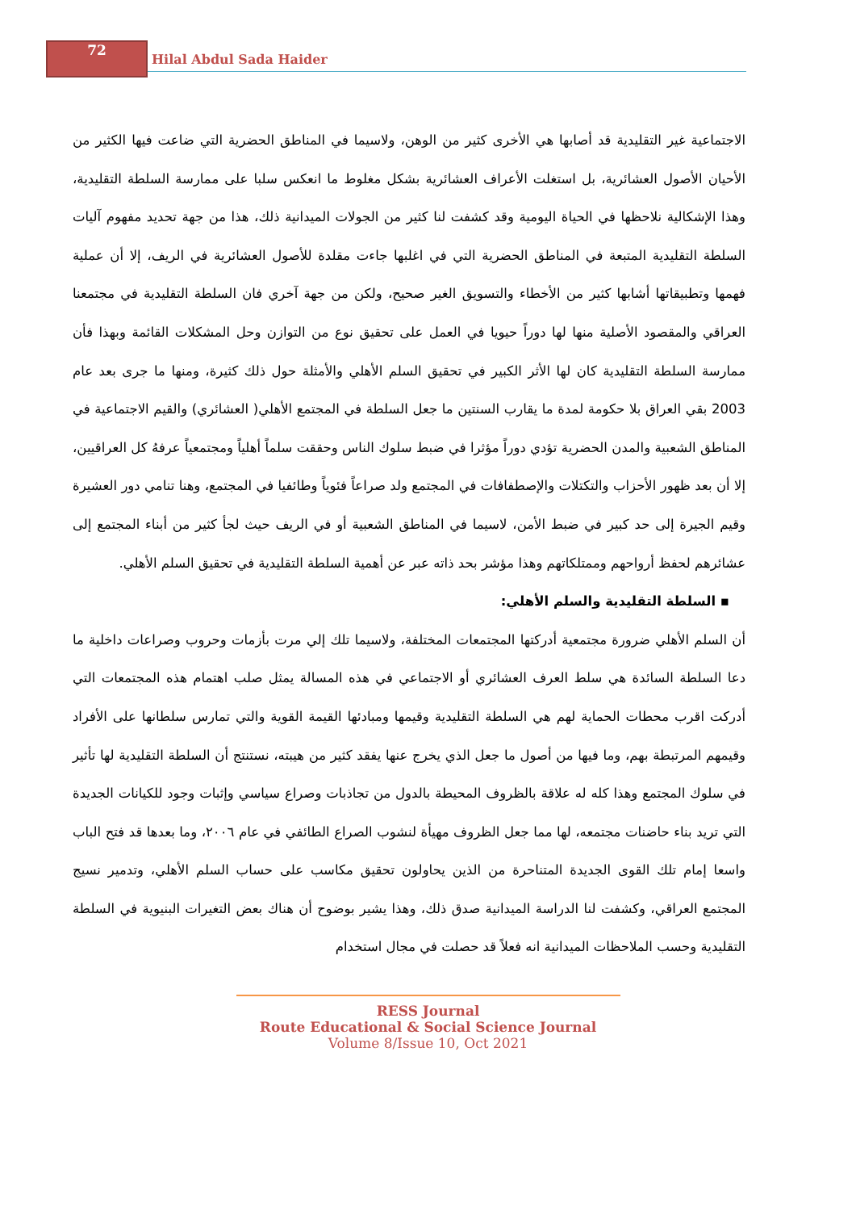72
Hilal Abdul Sada Haider
الاجتماعية غير التقليدية قد أصابها هي الأخرى كثير من الوهن، ولاسيما في المناطق الحضرية التي ضاعت فيها الكثير من الأحيان الأصول العشائرية، بل استغلت الأعراف العشائرية بشكل مغلوط ما انعكس سلبا على ممارسة السلطة التقليدية، وهذا الإشكالية نلاحظها في الحياة اليومية وقد كشفت لنا كثير من الجولات الميدانية ذلك، هذا من جهة تحديد مفهوم آليات السلطة التقليدية المتبعة في المناطق الحضرية التي في اغلبها جاءت مقلدة للأصول العشائرية في الريف، إلا أن عملية فهمها وتطبيقاتها أشابها كثير من الأخطاء والتسويق الغير صحيح، ولكن من جهة آخري فان السلطة التقليدية في مجتمعنا العراقي والمقصود الأصلية منها لها دوراً حيويا في العمل على تحقيق نوع من التوازن وحل المشكلات القائمة وبهذا فأن ممارسة السلطة التقليدية كان لها الأثر الكبير في تحقيق السلم الأهلي والأمثلة حول ذلك كثيرة، ومنها ما جرى بعد عام 2003 بقي العراق بلا حكومة لمدة ما يقارب السنتين ما جعل السلطة في المجتمع الأهلي( العشائري) والقيم الاجتماعية في المناطق الشعبية والمدن الحضرية تؤدي دوراً مؤثرا في ضبط سلوك الناس وحققت سلماً أهلياً ومجتمعياً عرفهُ كل العراقيين، إلا أن بعد ظهور الأحزاب والتكتلات والإصطفافات في المجتمع ولد صراعاً فئوياً وطائفيا في المجتمع، وهنا تنامي دور العشيرة وقيم الجيرة إلى حد كبير في ضبط الأمن، لاسيما في المناطق الشعبية أو في الريف حيث لجأ كثير من أبناء المجتمع إلى عشائرهم لحفظ أرواحهم وممتلكاتهم وهذا مؤشر بحد ذاته عبر عن أهمية السلطة التقليدية في تحقيق السلم الأهلي.
▪ السلطة التقليدية والسلم الأهلي:
أن السلم الأهلي ضرورة مجتمعية أدركتها المجتمعات المختلفة، ولاسيما تلك إلي مرت بأزمات وحروب وصراعات داخلية ما دعا السلطة السائدة هي سلط العرف العشائري أو الاجتماعي في هذه المسالة يمثل صلب اهتمام هذه المجتمعات التي أدركت اقرب محطات الحماية لهم هي السلطة التقليدية وقيمها ومبادئها القيمة القوية والتي تمارس سلطانها على الأفراد وقيمهم المرتبطة بهم، وما فيها من أصول ما جعل الذي يخرج عنها يفقد كثير من هيبته، نستنتج أن السلطة التقليدية لها تأثير في سلوك المجتمع وهذا كله له علاقة بالظروف المحيطة بالدول من تجاذبات وصراع سياسي وإثبات وجود للكيانات الجديدة التي تريد بناء حاضنات مجتمعه، لها مما جعل الظروف مهيأة لنشوب الصراع الطائفي في عام ٢٠٠٦، وما بعدها قد فتح الباب واسعا إمام تلك القوى الجديدة المتناحرة من الذين يحاولون تحقيق مكاسب على حساب السلم الأهلي، وتدمير نسيج المجتمع العراقي، وكشفت لنا الدراسة الميدانية صدق ذلك، وهذا يشير بوضوح أن هناك بعض التغيرات البنيوية في السلطة التقليدية وحسب الملاحظات الميدانية انه فعلاً قد حصلت في مجال استخدام
RESS Journal
Route Educational & Social Science Journal
Volume 8/Issue 10, Oct 2021